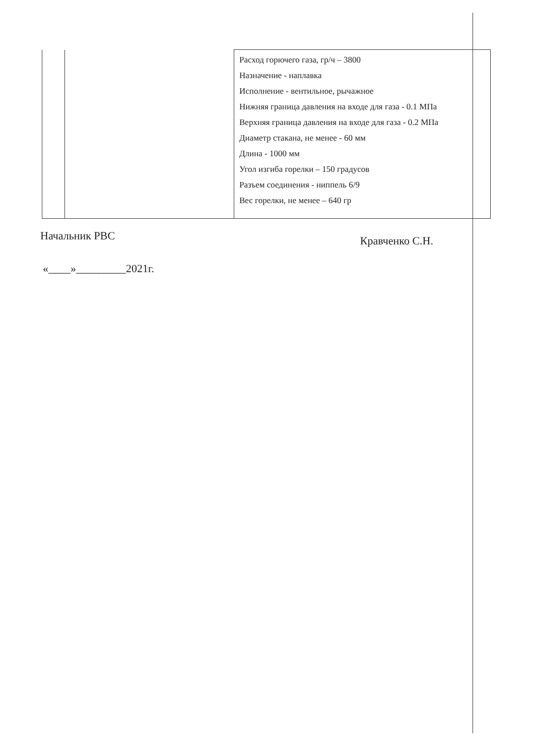| | | Расход горючего газа, гр/ч – 3800 Назначение - наплавка Исполнение - вентильное, рычажное Нижняя граница давления на входе для газа - 0.1 МПа Верхняя граница давления на входе для газа - 0.2 МПа Диаметр стакана, не менее - 60 мм Длина - 1000 мм Угол изгиба горелки – 150 градусов Разъем соединения - ниппель 6/9 Вес горелки, не менее – 640 гр |
Начальник РВС Кравченко С.Н.
«____»_________2021г.